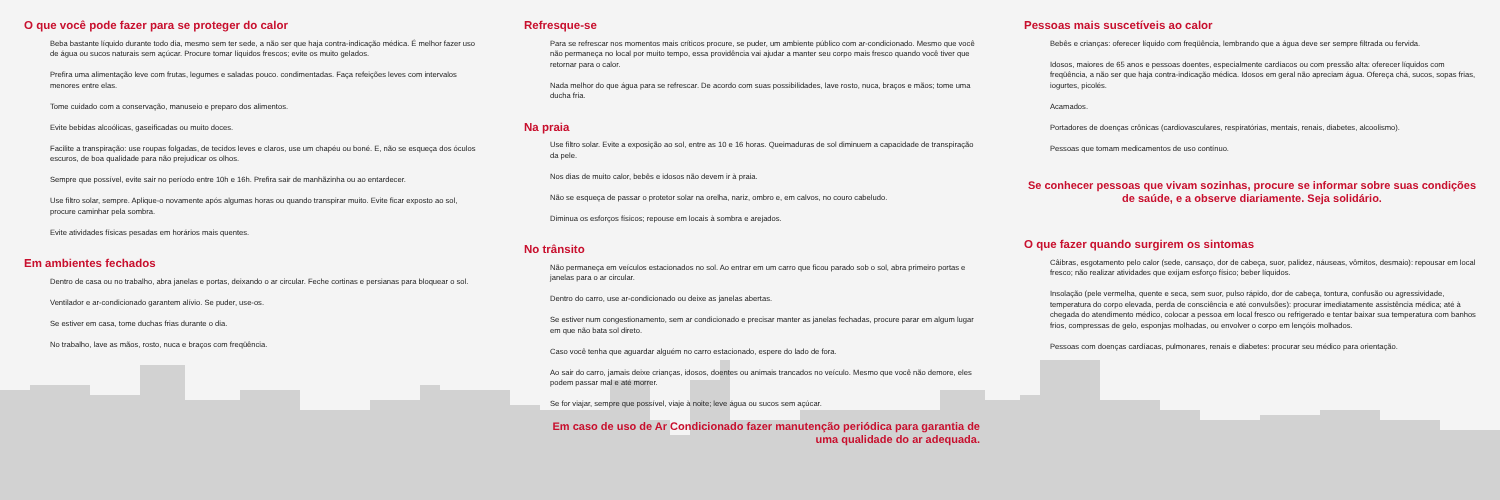O que você pode fazer para se proteger do calor
Beba bastante líquido durante todo dia, mesmo sem ter sede, a não ser que haja contra-indicação médica. É melhor fazer uso de água ou sucos naturais sem açúcar. Procure tomar líquidos frescos; evite os muito gelados.
Prefira uma alimentação leve com frutas, legumes e saladas pouco. condimentadas. Faça refeições leves com intervalos menores entre elas.
Tome cuidado com a conservação, manuseio e preparo dos alimentos.
Evite bebidas alcoólicas, gaseificadas ou muito doces.
Facilite a transpiração: use roupas folgadas, de tecidos leves e claros, use um chapéu ou boné. E, não se esqueça dos óculos escuros, de boa qualidade para não prejudicar os olhos.
Sempre que possível, evite sair no período entre 10h e 16h. Prefira sair de manhãzinha ou ao entardecer.
Use filtro solar, sempre. Aplique-o novamente após algumas horas ou quando transpirar muito. Evite ficar exposto ao sol, procure caminhar pela sombra.
Evite atividades físicas pesadas em horários mais quentes.
Em ambientes fechados
Dentro de casa ou no trabalho, abra janelas e portas, deixando o ar circular. Feche cortinas e persianas para bloquear o sol.
Ventilador e ar-condicionado garantem alívio. Se puder, use-os.
Se estiver em casa, tome duchas frias durante o dia.
No trabalho, lave as mãos, rosto, nuca e braços com freqüência.
Refresque-se
Para se refrescar nos momentos mais críticos procure, se puder, um ambiente público com ar-condicionado. Mesmo que você não permaneça no local por muito tempo, essa providência vai ajudar a manter seu corpo mais fresco quando você tiver que retornar para o calor.
Nada melhor do que água para se refrescar. De acordo com suas possibilidades, lave rosto, nuca, braços e mãos; tome uma ducha fria.
Na praia
Use filtro solar. Evite a exposição ao sol, entre as 10 e 16 horas. Queimaduras de sol diminuem a capacidade de transpiração da pele.
Nos dias de muito calor, bebês e idosos não devem ir à praia.
Não se esqueça de passar o protetor solar na orelha, nariz, ombro e, em calvos, no couro cabeludo.
Diminua os esforços físicos; repouse em locais à sombra e arejados.
No trânsito
Não permaneça em veículos estacionados no sol. Ao entrar em um carro que ficou parado sob o sol, abra primeiro portas e janelas para o ar circular.
Dentro do carro, use ar-condicionado ou deixe as janelas abertas.
Se estiver num congestionamento, sem ar condicionado e precisar manter as janelas fechadas, procure parar em algum lugar em que não bata sol direto.
Caso você tenha que aguardar alguém no carro estacionado, espere do lado de fora.
Ao sair do carro, jamais deixe crianças, idosos, doentes ou animais trancados no veículo. Mesmo que você não demore, eles podem passar mal e até morrer.
Se for viajar, sempre que possível, viaje à noite; leve água ou sucos sem açúcar.
Em caso de uso de Ar Condicionado fazer manutenção periódica para garantia de uma qualidade do ar adequada.
Pessoas mais suscetíveis ao calor
Bebês e crianças: oferecer líquido com freqüência, lembrando que a água deve ser sempre filtrada ou fervida.
Idosos, maiores de 65 anos e pessoas doentes, especialmente cardíacos ou com pressão alta: oferecer líquidos com freqüência, a não ser que haja contra-indicação médica. Idosos em geral não apreciam água. Ofereça chá, sucos, sopas frias, iogurtes, picolés.
Acamados.
Portadores de doenças crônicas (cardiovasculares, respiratórias, mentais, renais, diabetes, alcoolismo).
Pessoas que tomam medicamentos de uso contínuo.
Se conhecer pessoas que vivam sozinhas, procure se informar sobre suas condições de saúde, e a observe diariamente. Seja solidário.
O que fazer quando surgirem os sintomas
Câibras, esgotamento pelo calor (sede, cansaço, dor de cabeça, suor, palidez, náuseas, vômitos, desmaio): repousar em local fresco; não realizar atividades que exijam esforço físico; beber líquidos.
Insolação (pele vermelha, quente e seca, sem suor, pulso rápido, dor de cabeça, tontura, confusão ou agressividade, temperatura do corpo elevada, perda de consciência e até convulsões): procurar imediatamente assistência médica; até à chegada do atendimento médico, colocar a pessoa em local fresco ou refrigerado e tentar baixar sua temperatura com banhos frios, compressas de gelo, esponjas molhadas, ou envolver o corpo em lençóis molhados.
Pessoas com doenças cardíacas, pulmonares, renais e diabetes: procurar seu médico para orientação.